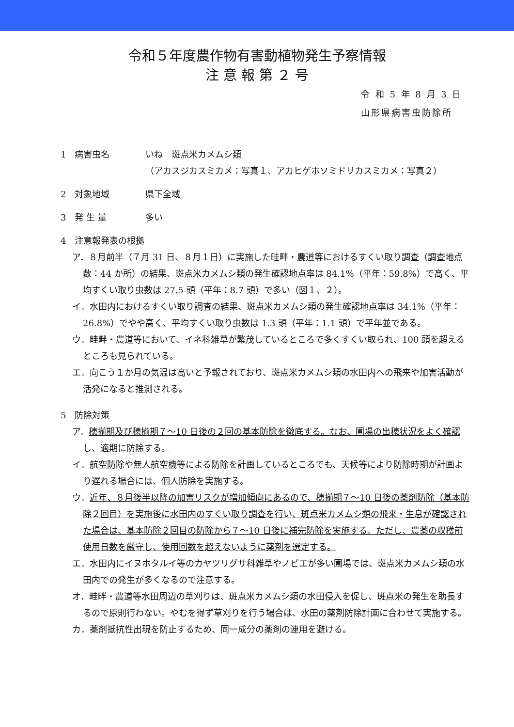令和５年度農作物有害動植物発生予察情報
注 意 報 第 ２ 号
令 和 5 年 8 月 3 日
山形県病害虫防除所
1　病害虫名 いね　斑点米カメムシ類
（アカスジカスミカメ：写真１、アカヒゲホソミドリカスミカメ：写真２）
2　対象地域 県下全域
3　発 生 量 多い
4　注意報発表の根拠
ア．８月前半（７月 31 日、８月１日）に実施した畦畔・農道等におけるすくい取り調査（調査地点数：44 か所）の結果、斑点米カメムシ類の発生確認地点率は 84.1%（平年：59.8%）で高く、平均すくい取り虫数は 27.5 頭（平年：8.7 頭）で多い（図１、２）。
イ．水田内におけるすくい取り調査の結果、斑点米カメムシ類の発生確認地点率は 34.1%（平年：26.8%）でやや高く、平均すくい取り虫数は 1.3 頭（平年：1.1 頭）で平年並である。
ウ．畦畔・農道等において、イネ科雑草が繁茂しているところで多くすくい取られ、100 頭を超えるところも見られている。
エ．向こう１か月の気温は高いと予報されており、斑点米カメムシ類の水田内への飛来や加害活動が活発になると推測される。
5　防除対策
ア．穂揃期及び穂揃期７～10 日後の２回の基本防除を徹底する。なお、圃場の出穂状況をよく確認し、適期に防除する。
イ．航空防除や無人航空機等による防除を計画しているところでも、天候等により防除時期が計画より遅れる場合には、個人防除を実施する。
ウ．近年、８月後半以降の加害リスクが増加傾向にあるので、穂揃期７～10 日後の薬剤防除（基本防除２回目）を実施後に水田内のすくい取り調査を行い、斑点米カメムシ類の飛来・生息が確認された場合は、基本防除２回目の防除から７～10 日後に補完防除を実施する。ただし、農薬の収穫前使用日数を厳守し、使用回数を超えないように薬剤を選定する。
エ．水田内にイヌホタルイ等のカヤツリグサ科雑草やノビエが多い圃場では、斑点米カメムシ類の水田内での発生が多くなるので注意する。
オ．畦畔・農道等水田周辺の草刈りは、斑点米カメムシ類の水田侵入を促し、斑点米の発生を助長するので原則行わない。やむを得ず草刈りを行う場合は、水田の薬剤防除計画に合わせて実施する。
カ．薬剤抵抗性出現を防止するため、同一成分の薬剤の連用を避ける。